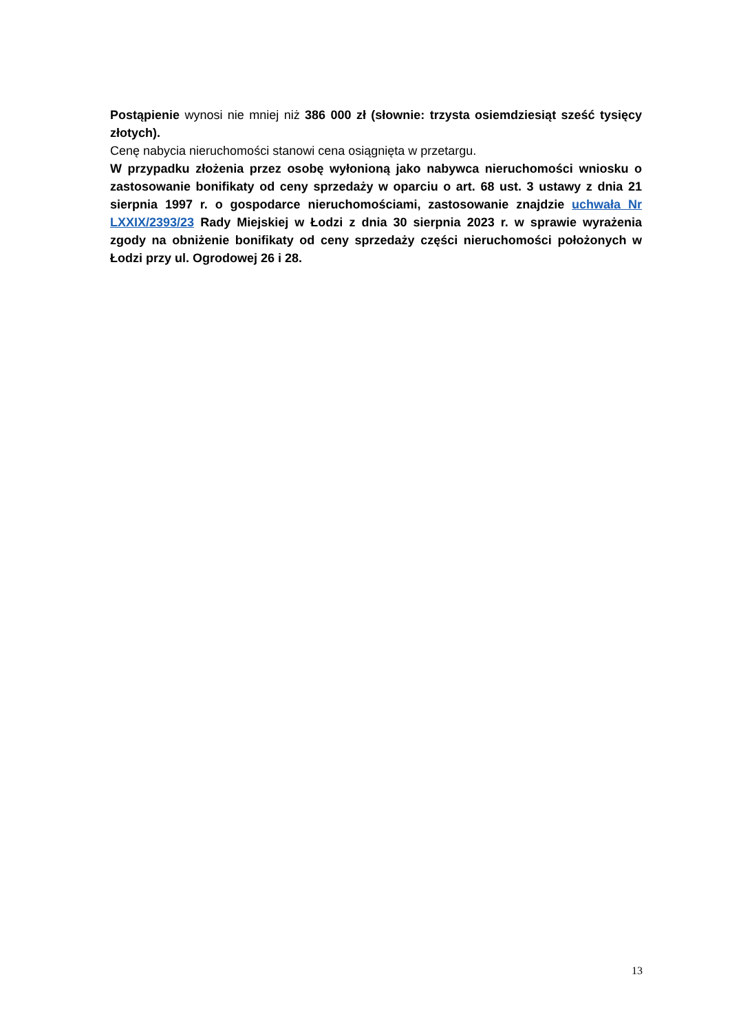Postąpienie wynosi nie mniej niż 386 000 zł (słownie: trzysta osiemdziesiąt sześć tysięcy złotych).
Cenę nabycia nieruchomości stanowi cena osiągnięta w przetargu.
W przypadku złożenia przez osobę wyłonioną jako nabywca nieruchomości wniosku o zastosowanie bonifikaty od ceny sprzedaży w oparciu o art. 68 ust. 3 ustawy z dnia 21 sierpnia 1997 r. o gospodarce nieruchomościami, zastosowanie znajdzie uchwała Nr LXXIX/2393/23 Rady Miejskiej w Łodzi z dnia 30 sierpnia 2023 r. w sprawie wyrażenia zgody na obniżenie bonifikaty od ceny sprzedaży części nieruchomości położonych w Łodzi przy ul. Ogrodowej 26 i 28.
13